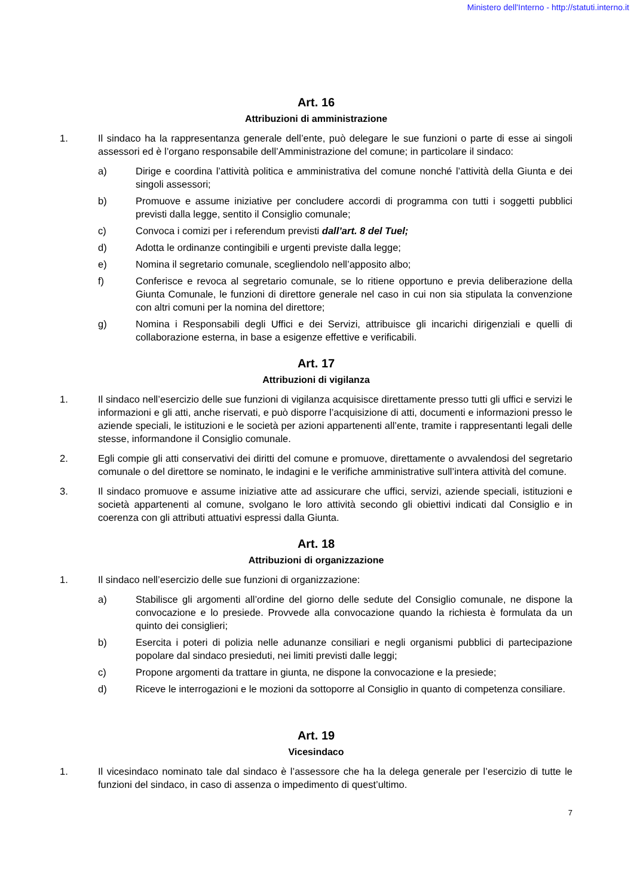Ministero dell'Interno - http://statuti.interno.it
Art. 16
Attribuzioni di amministrazione
1. Il sindaco ha la rappresentanza generale dell’ente, può delegare le sue funzioni o parte di esse ai singoli assessori ed è l’organo responsabile dell’Amministrazione del comune; in particolare il sindaco:
a) Dirige e coordina l’attività politica e amministrativa del comune nonché l’attività della Giunta e dei singoli assessori;
b) Promuove e assume iniziative per concludere accordi di programma con tutti i soggetti pubblici previsti dalla legge, sentito il Consiglio comunale;
c) Convoca i comizi per i referendum previsti dall’art. 8 del Tuel;
d) Adotta le ordinanze contingibili e urgenti previste dalla legge;
e) Nomina il segretario comunale, scegliendolo nell’apposito albo;
f) Conferisce e revoca al segretario comunale, se lo ritiene opportuno e previa deliberazione della Giunta Comunale, le funzioni di direttore generale nel caso in cui non sia stipulata la convenzione con altri comuni per la nomina del direttore;
g) Nomina i Responsabili degli Uffici e dei Servizi, attribuisce gli incarichi dirigenziali e quelli di collaborazione esterna, in base a esigenze effettive e verificabili.
Art. 17
Attribuzioni di vigilanza
1. Il sindaco nell’esercizio delle sue funzioni di vigilanza acquisisce direttamente presso tutti gli uffici e servizi le informazioni e gli atti, anche riservati, e può disporre l’acquisizione di atti, documenti e informazioni presso le aziende speciali, le istituzioni e le società per azioni appartenenti all’ente, tramite i rappresentanti legali delle stesse, informandone il Consiglio comunale.
2. Egli compie gli atti conservativi dei diritti del comune e promuove, direttamente o avvalendosi del segretario comunale o del direttore se nominato, le indagini e le verifiche amministrative sull’intera attività del comune.
3. Il sindaco promuove e assume iniziative atte ad assicurare che uffici, servizi, aziende speciali, istituzioni e società appartenenti al comune, svolgano le loro attività secondo gli obiettivi indicati dal Consiglio e in coerenza con gli attributi attuativi espressi dalla Giunta.
Art. 18
Attribuzioni di organizzazione
1. Il sindaco nell’esercizio delle sue funzioni di organizzazione:
a) Stabilisce gli argomenti all’ordine del giorno delle sedute del Consiglio comunale, ne dispone la convocazione e lo presiede. Provvede alla convocazione quando la richiesta è formulata da un quinto dei consiglieri;
b) Esercita i poteri di polizia nelle adunanze consiliari e negli organismi pubblici di partecipazione popolare dal sindaco presieduti, nei limiti previsti dalle leggi;
c) Propone argomenti da trattare in giunta, ne dispone la convocazione e la presiede;
d) Riceve le interrogazioni e le mozioni da sottoporre al Consiglio in quanto di competenza consiliare.
Art. 19
Vicesindaco
1. Il vicesindaco nominato tale dal sindaco è l’assessore che ha la delega generale per l’esercizio di tutte le funzioni del sindaco, in caso di assenza o impedimento di quest’ultimo.
7